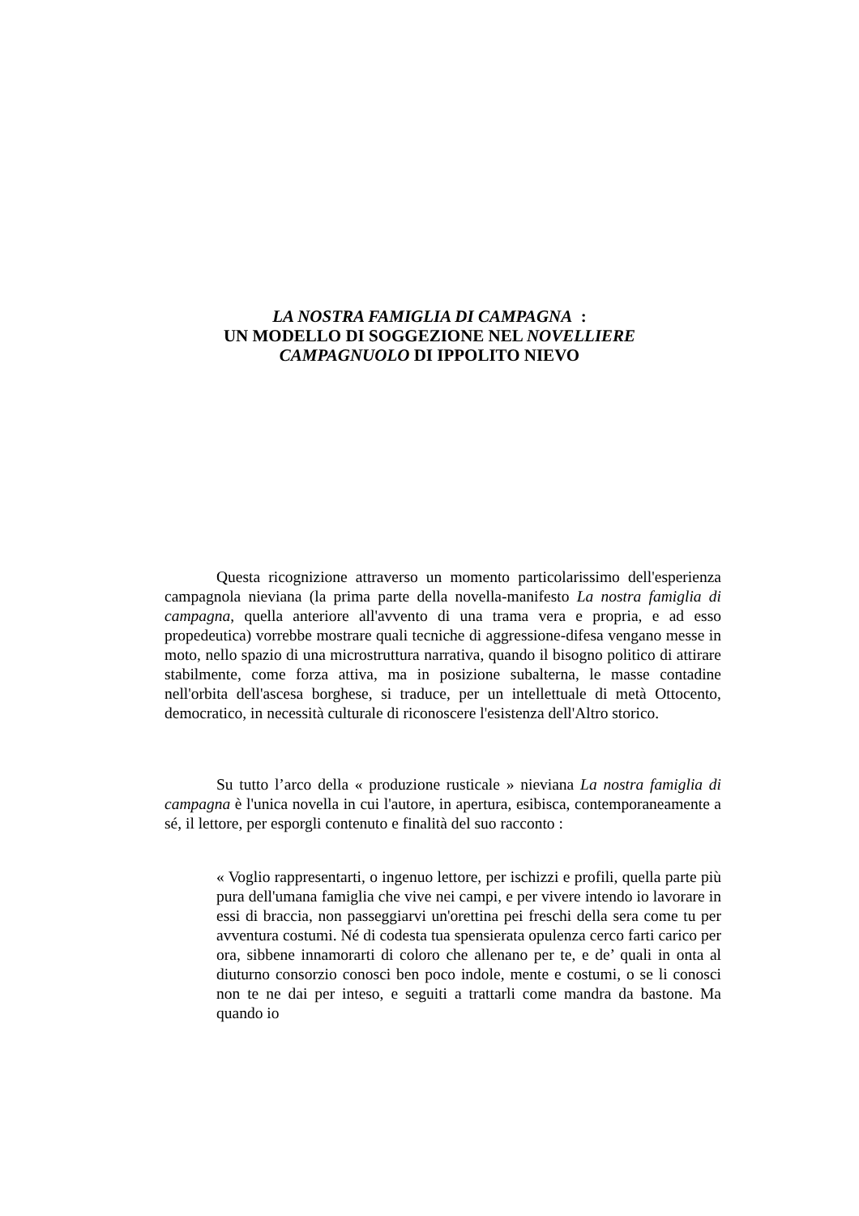LA NOSTRA FAMIGLIA DI CAMPAGNA :
UN MODELLO DI SOGGEZIONE NEL NOVELLIERE
CAMPAGNUOLO DI IPPOLITO NIEVO
Questa ricognizione attraverso un momento particolarissimo dell'esperienza campagnola nieviana (la prima parte della novella-manifesto La nostra famiglia di campagna, quella anteriore all'avvento di una trama vera e propria, e ad esso propedeutica) vorrebbe mostrare quali tecniche di aggressione-difesa vengano messe in moto, nello spazio di una microstruttura narrativa, quando il bisogno politico di attirare stabilmente, come forza attiva, ma in posizione subalterna, le masse contadine nell'orbita dell'ascesa borghese, si traduce, per un intellettuale di metà Ottocento, democratico, in necessità culturale di riconoscere l'esistenza dell'Altro storico.
Su tutto l’arco della « produzione rusticale » nieviana La nostra famiglia di campagna è l'unica novella in cui l'autore, in apertura, esibisca, contemporaneamente a sé, il lettore, per esporgli contenuto e finalità del suo racconto :
« Voglio rappresentarti, o ingenuo lettore, per ischizzi e profili, quella parte più pura dell'umana famiglia che vive nei campi, e per vivere intendo io lavorare in essi di braccia, non passeggiarvi un'orettina pei freschi della sera come tu per avventura costumi. Né di codesta tua spensierata opulenza cerco farti carico per ora, sibbene innamorarti di coloro che allenano per te, e de’ quali in onta al diuturno consorzio conosci ben poco indole, mente e costumi, o se li conosci non te ne dai per inteso, e seguiti a trattarli come mandra da bastone. Ma quando io